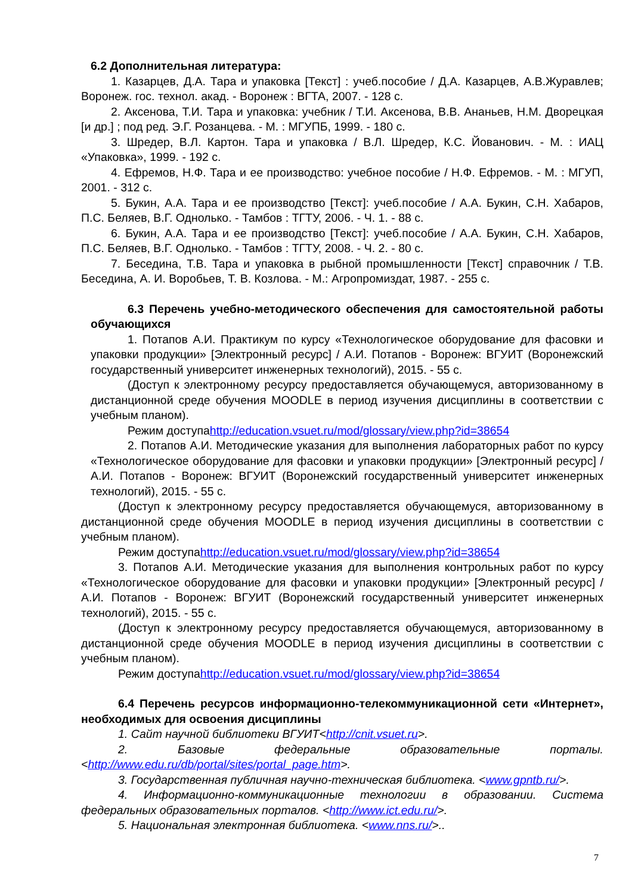6.2 Дополнительная литература:
1. Казарцев, Д.А. Тара и упаковка [Текст] : учеб.пособие / Д.А. Казарцев, А.В.Журавлев; Воронеж. гос. технол. акад. - Воронеж : ВГТА, 2007. - 128 с.
2. Аксенова, Т.И. Тара и упаковка: учебник / Т.И. Аксенова, В.В. Ананьев, Н.М. Дворецкая [и др.] ; под ред. Э.Г. Розанцева. - М. : МГУПБ, 1999. - 180 с.
3. Шредер, В.Л. Картон. Тара и упаковка / В.Л. Шредер, К.С. Йованович. - М. : ИАЦ «Упаковка», 1999. - 192 с.
4. Ефремов, Н.Ф. Тара и ее производство: учебное пособие / Н.Ф. Ефремов. - М. : МГУП, 2001. - 312 с.
5. Букин, А.А. Тара и ее производство [Текст]: учеб.пособие / А.А. Букин, С.Н. Хабаров, П.С. Беляев, В.Г. Однолько. - Тамбов : ТГТУ, 2006. - Ч. 1. - 88 с.
6. Букин, А.А. Тара и ее производство [Текст]: учеб.пособие / А.А. Букин, С.Н. Хабаров, П.С. Беляев, В.Г. Однолько. - Тамбов : ТГТУ, 2008. - Ч. 2. - 80 с.
7. Беседина, Т.В. Тара и упаковка в рыбной промышленности [Текст] справочник / Т.В. Беседина, А. И. Воробьев, Т. В. Козлова. - М.: Агропромиздат, 1987. - 255 с.
6.3 Перечень учебно-методического обеспечения для самостоятельной работы обучающихся
1. Потапов А.И. Практикум по курсу «Технологическое оборудование для фасовки и упаковки продукции» [Электронный ресурс] / А.И. Потапов - Воронеж: ВГУИТ (Воронежский государственный университет инженерных технологий), 2015. - 55 с.
(Доступ к электронному ресурсу предоставляется обучающемуся, авторизованному в дистанционной среде обучения MOODLE в период изучения дисциплины в соответствии с учебным планом).
Режим доступаhttp://education.vsuet.ru/mod/glossary/view.php?id=38654
2. Потапов А.И. Методические указания для выполнения лабораторных работ по курсу «Технологическое оборудование для фасовки и упаковки продукции» [Электронный ресурс] / А.И. Потапов - Воронеж: ВГУИТ (Воронежский государственный университет инженерных технологий), 2015. - 55 с.
(Доступ к электронному ресурсу предоставляется обучающемуся, авторизованному в дистанционной среде обучения MOODLE в период изучения дисциплины в соответствии с учебным планом).
Режим доступаhttp://education.vsuet.ru/mod/glossary/view.php?id=38654
3. Потапов А.И. Методические указания для выполнения контрольных работ по курсу «Технологическое оборудование для фасовки и упаковки продукции» [Электронный ресурс] / А.И. Потапов - Воронеж: ВГУИТ (Воронежский государственный университет инженерных технологий), 2015. - 55 с.
(Доступ к электронному ресурсу предоставляется обучающемуся, авторизованному в дистанционной среде обучения MOODLE в период изучения дисциплины в соответствии с учебным планом).
Режим доступаhttp://education.vsuet.ru/mod/glossary/view.php?id=38654
6.4 Перечень ресурсов информационно-телекоммуникационной сети «Интернет», необходимых для освоения дисциплины
1. Сайт научной библиотеки ВГУИТ<http://cnit.vsuet.ru>.
2. Базовые федеральные образовательные порталы. <http://www.edu.ru/db/portal/sites/portal_page.htm>.
3. Государственная публичная научно-техническая библиотека. <www.gpntb.ru/>.
4. Информационно-коммуникационные технологии в образовании. Система федеральных образовательных порталов. <http://www.ict.edu.ru/>.
5. Национальная электронная библиотека. <www.nns.ru/>..
7